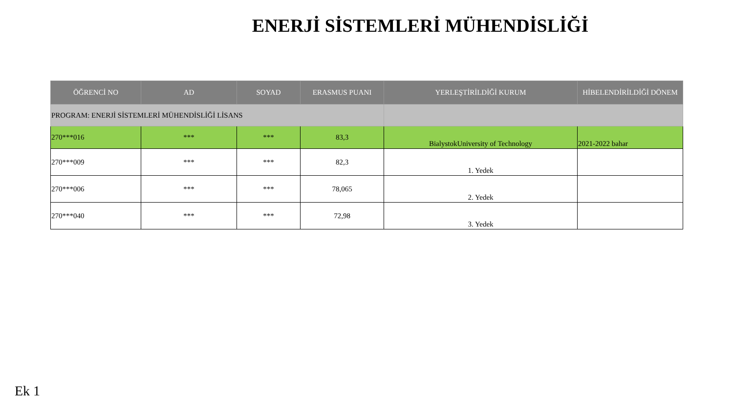ENERJİ SİSTEMLERİ MÜHENDİSLİĞİ
| ÖĞRENCİ NO | AD | SOYAD | ERASMUS PUANI | YERLEŞTİRİLDİĞİ KURUM | HİBELENDİRİLDİĞİ DÖNEM |
| --- | --- | --- | --- | --- | --- |
| PROGRAM: ENERJİ SİSTEMLERİ MÜHENDİSLİĞİ LİSANS | | | | | |
| 270***016 | *** | *** | 83,3 | BialystokUniversity of Technology | 2021-2022 bahar |
| 270***009 | *** | *** | 82,3 | 1. Yedek | |
| 270***006 | *** | *** | 78,065 | 2. Yedek | |
| 270***040 | *** | *** | 72,98 | 3. Yedek | |
Ek 1